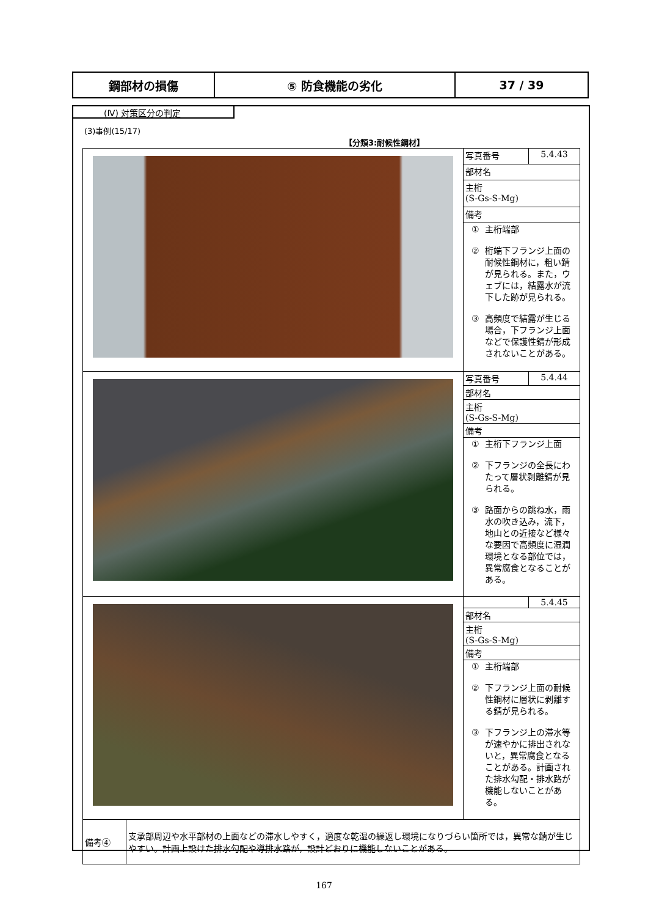| 鋼部材の損傷 | ⑤ 防食機能の劣化 | 37 / 39 |
(Ⅳ) 対策区分の判定
(3)事例(15/17)
【分類3:耐候性鋼材】
| | 写真番号 | 5.4.43 |
| | 部材名 | |
| | 主桁 (S-Gs-S-Mg) | |
| | 備考 | |
| | ① 主桁端部 ② 桁端下フランジ上面の耐候性鋼材に，粗い錆が見られる。また，ウェブには，結露水が流下した跡が見られる。 ③ 高頻度で結露が生じる場合，下フランジ上面などで保護性錆が形成されないことがある。 | |
| | 写真番号 | 5.4.44 |
| | 部材名 | |
| | 主桁 (S-Gs-S-Mg) | |
| | 備考 | |
| | ① 主桁下フランジ上面 ② 下フランジの全長にわたって層状剥離錆が見られる。 ③ 路面からの跳ね水，雨水の吹き込み，流下，地山との近接など様々な要因で高頻度に湿潤環境となる部位では，異常腐食となることがある。 | |
| | | 5.4.45 |
| | 部材名 | |
| | 主桁 (S-Gs-S-Mg) | |
| | 備考 | |
| | ① 主桁端部 ② 下フランジ上面の耐候性鋼材に層状に剥離する錆が見られる。 ③ 下フランジ上の滞水等が速やかに排出されないと，異常腐食となることがある。計画された排水勾配・排水路が機能しないことがある。 | |
| 備考④ | 支承部周辺や水平部材の上面などの滞水しやすく，適度な乾湿の繰返し環境になりづらい箇所では，異常な錆が生じやすい。計画上設けた排水勾配や導排水路が，設計どおりに機能しないことがある。 |
167